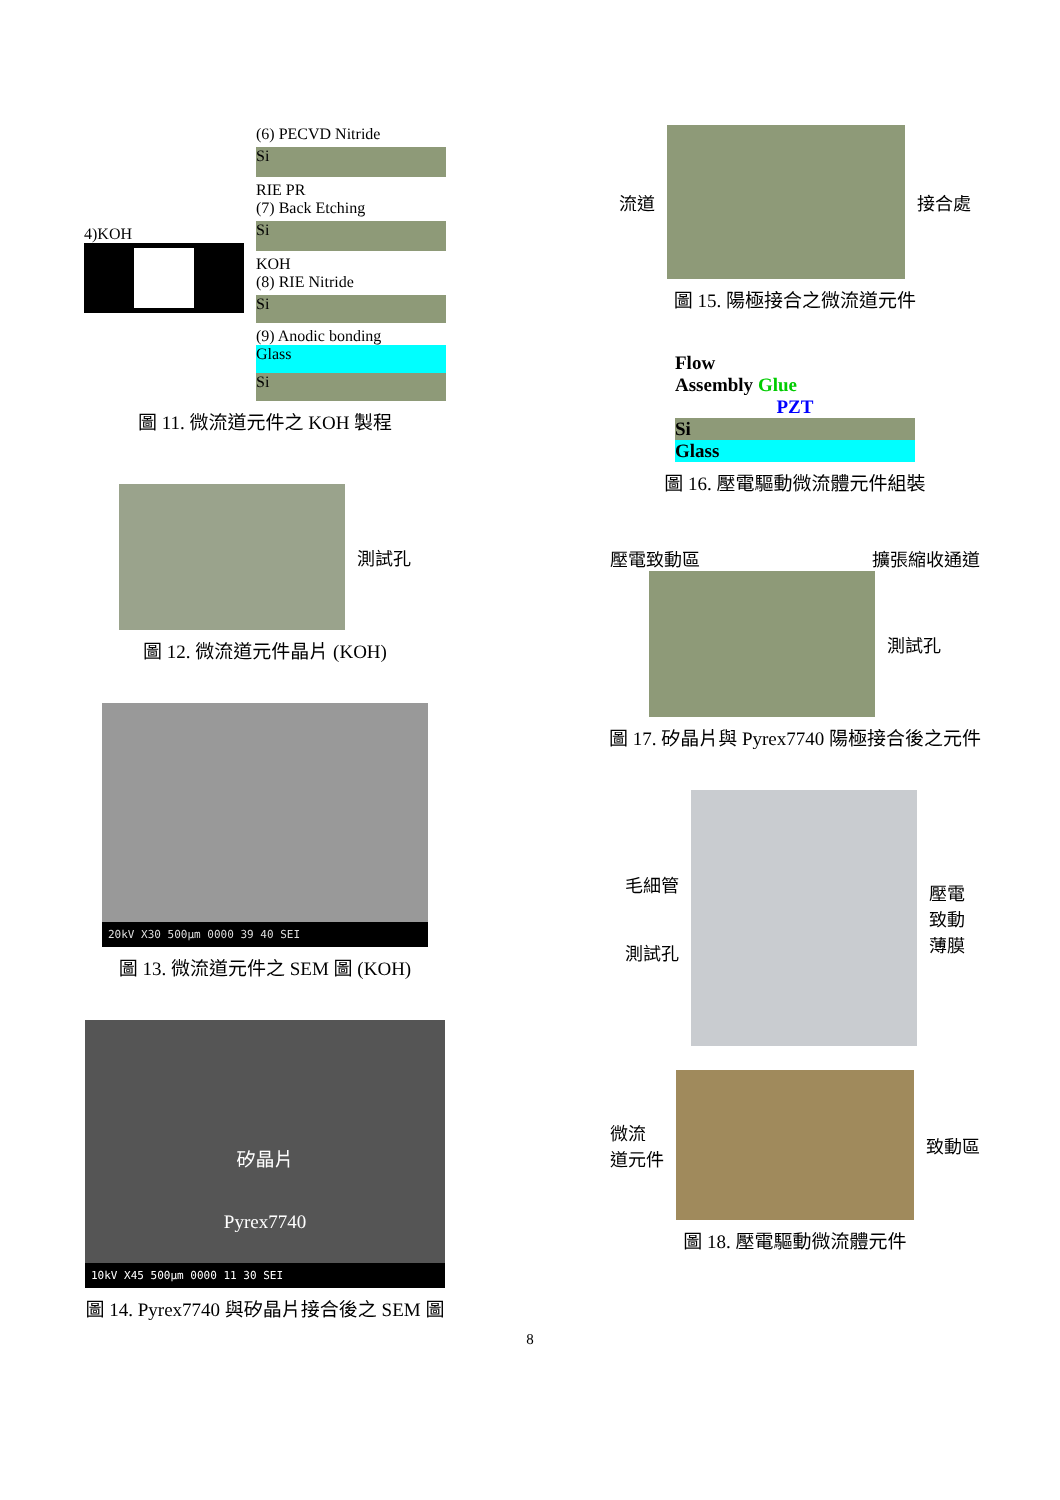4)KOH
(6) PECVD Nitride
Si
RIE PR
(7) Back Etching
Si
KOH
(8) RIE Nitride
Si
(9) Anodic bonding
Glass
Si
圖 11. 微流道元件之 KOH 製程
測試孔
圖 12. 微流道元件晶片 (KOH)
20kV X30 500µm 0000 39 40 SEI
圖 13. 微流道元件之 SEM 圖 (KOH)
矽晶片
Pyrex7740
10kV X45 500µm 0000 11 30 SEI
圖 14. Pyrex7740 與矽晶片接合後之 SEM 圖
流道 接合處
圖 15. 陽極接合之微流道元件
Flow
Assembly Glue
PZT
Si
Glass
圖 16. 壓電驅動微流體元件組裝
壓電致動區 擴張縮收通道
測試孔
圖 17. 矽晶片與 Pyrex7740 陽極接合後之元件
毛細管
測試孔
壓電
致動
薄膜
微流
道元件
致動區
圖 18. 壓電驅動微流體元件
8